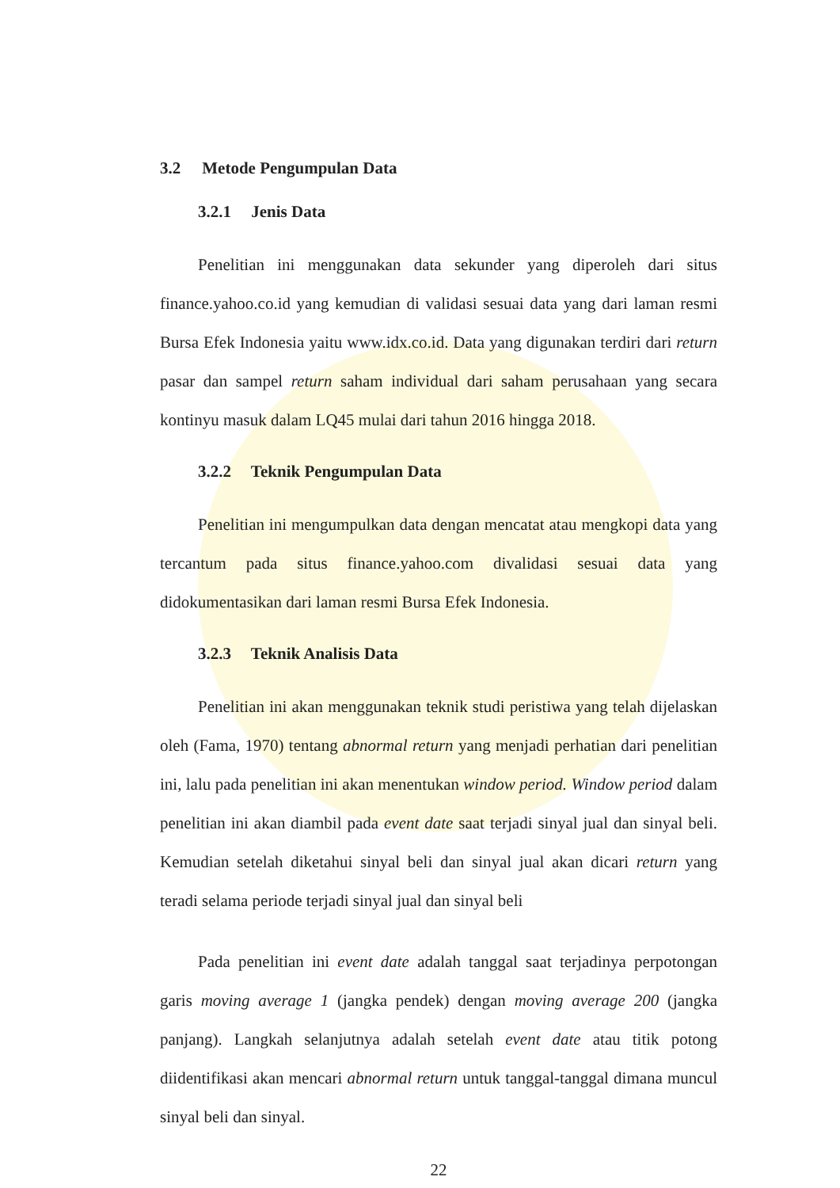3.2 Metode Pengumpulan Data
3.2.1 Jenis Data
Penelitian ini menggunakan data sekunder yang diperoleh dari situs finance.yahoo.co.id yang kemudian di validasi sesuai data yang dari laman resmi Bursa Efek Indonesia yaitu www.idx.co.id. Data yang digunakan terdiri dari return pasar dan sampel return saham individual dari saham perusahaan yang secara kontinyu masuk dalam LQ45 mulai dari tahun 2016 hingga 2018.
3.2.2 Teknik Pengumpulan Data
Penelitian ini mengumpulkan data dengan mencatat atau mengkopi data yang tercantum pada situs finance.yahoo.com divalidasi sesuai data yang didokumentasikan dari laman resmi Bursa Efek Indonesia.
3.2.3 Teknik Analisis Data
Penelitian ini akan menggunakan teknik studi peristiwa yang telah dijelaskan oleh (Fama, 1970) tentang abnormal return yang menjadi perhatian dari penelitian ini, lalu pada penelitian ini akan menentukan window period. Window period dalam penelitian ini akan diambil pada event date saat terjadi sinyal jual dan sinyal beli. Kemudian setelah diketahui sinyal beli dan sinyal jual akan dicari return yang teradi selama periode terjadi sinyal jual dan sinyal beli
Pada penelitian ini event date adalah tanggal saat terjadinya perpotongan garis moving average 1 (jangka pendek) dengan moving average 200 (jangka panjang). Langkah selanjutnya adalah setelah event date atau titik potong diidentifikasi akan mencari abnormal return untuk tanggal-tanggal dimana muncul sinyal beli dan sinyal.
22